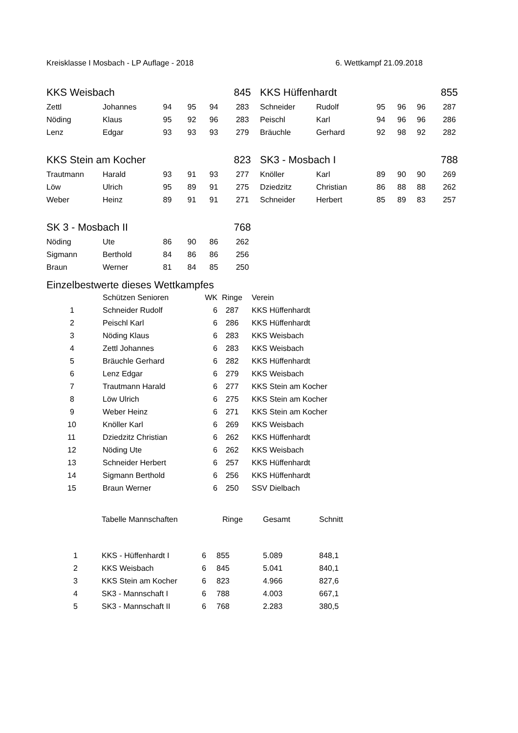Kreisklasse I Mosbach - LP Auflage - 2018 6. Wettkampf 21.09.2018
| KKS Weisbach | | | | | 845 | KKS Hüffenhardt | | | | | 855 |
| Zettl | Johannes | 94 | 95 | 94 | 283 | Schneider | Rudolf | 95 | 96 | 96 | 287 |
| Nöding | Klaus | 95 | 92 | 96 | 283 | Peischl | Karl | 94 | 96 | 96 | 286 |
| Lenz | Edgar | 93 | 93 | 93 | 279 | Bräuchle | Gerhard | 92 | 98 | 92 | 282 |
| KKS Stein am Kocher | | | | | 823 | SK3 - Mosbach I | | | | | 788 |
| Trautmann | Harald | 93 | 91 | 93 | 277 | Knöller | Karl | 89 | 90 | 90 | 269 |
| Löw | Ulrich | 95 | 89 | 91 | 275 | Dziedzitz | Christian | 86 | 88 | 88 | 262 |
| Weber | Heinz | 89 | 91 | 91 | 271 | Schneider | Herbert | 85 | 89 | 83 | 257 |
| SK 3 - Mosbach II | | | | | 768 | | | | | | |
| Nöding | Ute | 86 | 90 | 86 | 262 | | | | | | |
| Sigmann | Berthold | 84 | 86 | 86 | 256 | | | | | | |
| Braun | Werner | 81 | 84 | 85 | 250 | | | | | | |
| Einzelbestwerte dieses Wettkampfes | | | | |
| | Schützen Senioren | WK | Ringe | Verein |
| 1 | Schneider Rudolf | 6 | 287 | KKS Hüffenhardt |
| 2 | Peischl Karl | 6 | 286 | KKS Hüffenhardt |
| 3 | Nöding Klaus | 6 | 283 | KKS Weisbach |
| 4 | Zettl Johannes | 6 | 283 | KKS Weisbach |
| 5 | Bräuchle Gerhard | 6 | 282 | KKS Hüffenhardt |
| 6 | Lenz Edgar | 6 | 279 | KKS Weisbach |
| 7 | Trautmann Harald | 6 | 277 | KKS Stein am Kocher |
| 8 | Löw Ulrich | 6 | 275 | KKS Stein am Kocher |
| 9 | Weber Heinz | 6 | 271 | KKS Stein am Kocher |
| 10 | Knöller Karl | 6 | 269 | KKS Weisbach |
| 11 | Dziedzitz Christian | 6 | 262 | KKS Hüffenhardt |
| 12 | Nöding Ute | 6 | 262 | KKS Weisbach |
| 13 | Schneider Herbert | 6 | 257 | KKS Hüffenhardt |
| 14 | Sigmann Berthold | 6 | 256 | KKS Hüffenhardt |
| 15 | Braun Werner | 6 | 250 | SSV Dielbach |
| | Tabelle Mannschaften | | Ringe | Gesamt | Schnitt |
| --- | --- | --- | --- | --- | --- |
| 1 | KKS - Hüffenhardt I | 6 | 855 | 5.089 | 848,1 |
| 2 | KKS Weisbach | 6 | 845 | 5.041 | 840,1 |
| 3 | KKS Stein am Kocher | 6 | 823 | 4.966 | 827,6 |
| 4 | SK3 - Mannschaft I | 6 | 788 | 4.003 | 667,1 |
| 5 | SK3 - Mannschaft II | 6 | 768 | 2.283 | 380,5 |